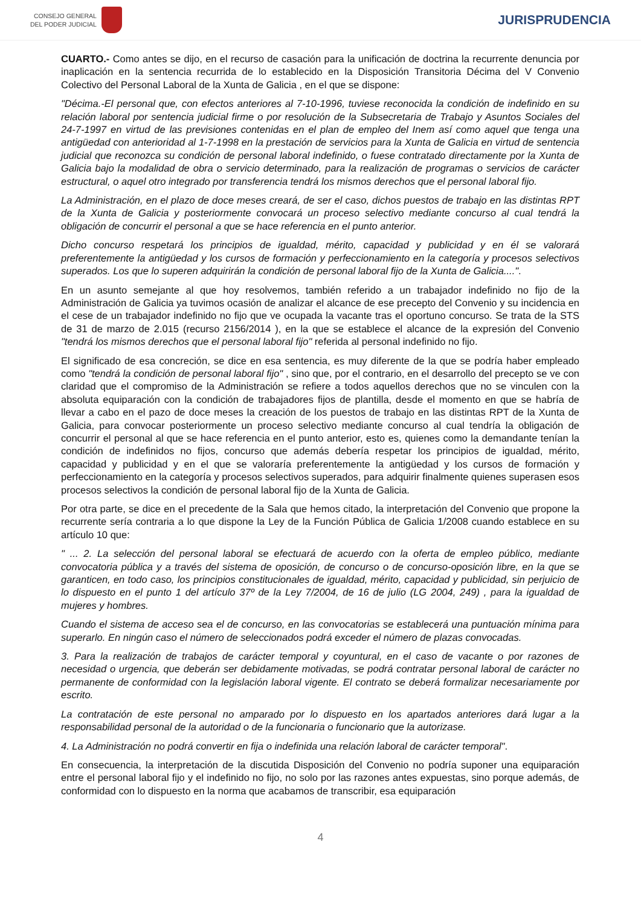CONSEJO GENERAL
DEL PODER JUDICIAL
JURISPRUDENCIA
CUARTO.- Como antes se dijo, en el recurso de casación para la unificación de doctrina la recurrente denuncia por inaplicación en la sentencia recurrida de lo establecido en la Disposición Transitoria Décima del V Convenio Colectivo del Personal Laboral de la Xunta de Galicia , en el que se dispone:
"Décima.-El personal que, con efectos anteriores al 7-10-1996, tuviese reconocida la condición de indefinido en su relación laboral por sentencia judicial firme o por resolución de la Subsecretaria de Trabajo y Asuntos Sociales del 24-7-1997 en virtud de las previsiones contenidas en el plan de empleo del Inem así como aquel que tenga una antigüedad con anterioridad al 1-7-1998 en la prestación de servicios para la Xunta de Galicia en virtud de sentencia judicial que reconozca su condición de personal laboral indefinido, o fuese contratado directamente por la Xunta de Galicia bajo la modalidad de obra o servicio determinado, para la realización de programas o servicios de carácter estructural, o aquel otro integrado por transferencia tendrá los mismos derechos que el personal laboral fijo.
La Administración, en el plazo de doce meses creará, de ser el caso, dichos puestos de trabajo en las distintas RPT de la Xunta de Galicia y posteriormente convocará un proceso selectivo mediante concurso al cual tendrá la obligación de concurrir el personal a que se hace referencia en el punto anterior.
Dicho concurso respetará los principios de igualdad, mérito, capacidad y publicidad y en él se valorará preferentemente la antigüedad y los cursos de formación y perfeccionamiento en la categoría y procesos selectivos superados. Los que lo superen adquirirán la condición de personal laboral fijo de la Xunta de Galicia....".
En un asunto semejante al que hoy resolvemos, también referido a un trabajador indefinido no fijo de la Administración de Galicia ya tuvimos ocasión de analizar el alcance de ese precepto del Convenio y su incidencia en el cese de un trabajador indefinido no fijo que ve ocupada la vacante tras el oportuno concurso. Se trata de la STS de 31 de marzo de 2.015 (recurso 2156/2014 ), en la que se establece el alcance de la expresión del Convenio "tendrá los mismos derechos que el personal laboral fijo" referida al personal indefinido no fijo.
El significado de esa concreción, se dice en esa sentencia, es muy diferente de la que se podría haber empleado como "tendrá la condición de personal laboral fijo" , sino que, por el contrario, en el desarrollo del precepto se ve con claridad que el compromiso de la Administración se refiere a todos aquellos derechos que no se vinculen con la absoluta equiparación con la condición de trabajadores fijos de plantilla, desde el momento en que se habría de llevar a cabo en el pazo de doce meses la creación de los puestos de trabajo en las distintas RPT de la Xunta de Galicia, para convocar posteriormente un proceso selectivo mediante concurso al cual tendría la obligación de concurrir el personal al que se hace referencia en el punto anterior, esto es, quienes como la demandante tenían la condición de indefinidos no fijos, concurso que además debería respetar los principios de igualdad, mérito, capacidad y publicidad y en el que se valoraría preferentemente la antigüedad y los cursos de formación y perfeccionamiento en la categoría y procesos selectivos superados, para adquirir finalmente quienes superasen esos procesos selectivos la condición de personal laboral fijo de la Xunta de Galicia.
Por otra parte, se dice en el precedente de la Sala que hemos citado, la interpretación del Convenio que propone la recurrente sería contraria a lo que dispone la Ley de la Función Pública de Galicia 1/2008 cuando establece en su artículo 10 que:
" ... 2. La selección del personal laboral se efectuará de acuerdo con la oferta de empleo público, mediante convocatoria pública y a través del sistema de oposición, de concurso o de concurso-oposición libre, en la que se garanticen, en todo caso, los principios constitucionales de igualdad, mérito, capacidad y publicidad, sin perjuicio de lo dispuesto en el punto 1 del artículo 37º de la Ley 7/2004, de 16 de julio (LG 2004, 249) , para la igualdad de mujeres y hombres.
Cuando el sistema de acceso sea el de concurso, en las convocatorias se establecerá una puntuación mínima para superarlo. En ningún caso el número de seleccionados podrá exceder el número de plazas convocadas.
3. Para la realización de trabajos de carácter temporal y coyuntural, en el caso de vacante o por razones de necesidad o urgencia, que deberán ser debidamente motivadas, se podrá contratar personal laboral de carácter no permanente de conformidad con la legislación laboral vigente. El contrato se deberá formalizar necesariamente por escrito.
La contratación de este personal no amparado por lo dispuesto en los apartados anteriores dará lugar a la responsabilidad personal de la autoridad o de la funcionaria o funcionario que la autorizase.
4. La Administración no podrá convertir en fija o indefinida una relación laboral de carácter temporal".
En consecuencia, la interpretación de la discutida Disposición del Convenio no podría suponer una equiparación entre el personal laboral fijo y el indefinido no fijo, no solo por las razones antes expuestas, sino porque además, de conformidad con lo dispuesto en la norma que acabamos de transcribir, esa equiparación
4